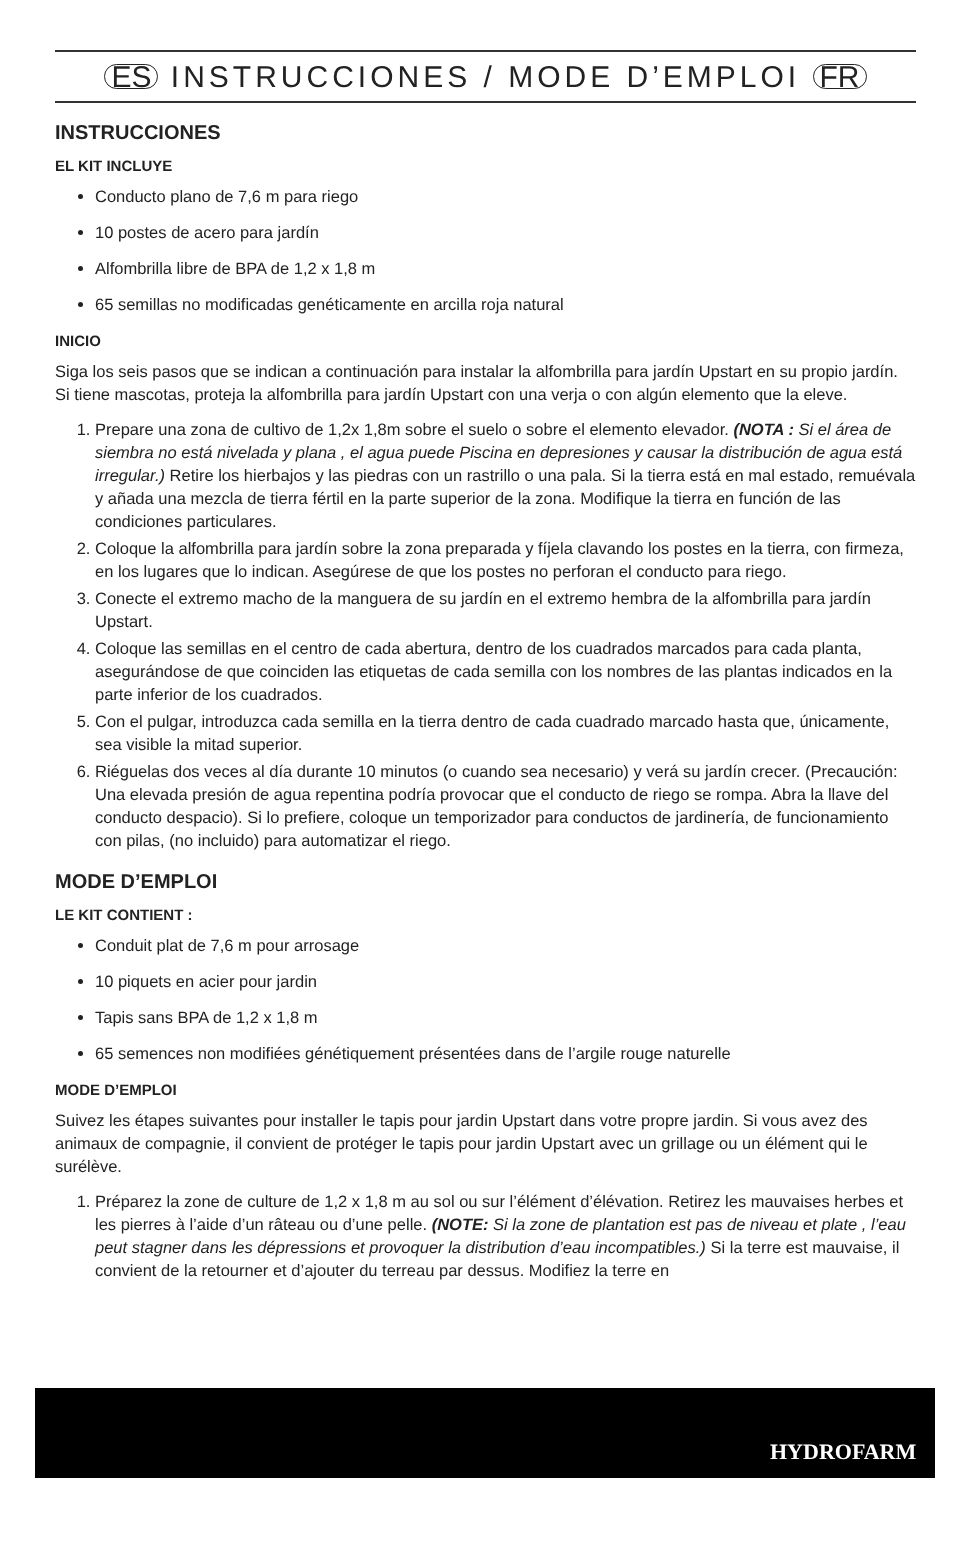ES INSTRUCCIONES / MODE D’EMPLOI FR
INSTRUCCIONES
EL KIT INCLUYE
Conducto plano de 7,6 m para riego
10 postes de acero para jardín
Alfombrilla libre de BPA de 1,2 x 1,8 m
65 semillas no modificadas genéticamente en arcilla roja natural
INICIO
Siga los seis pasos que se indican a continuación para instalar la alfombrilla para jardín Upstart en su propio jardín. Si tiene mascotas, proteja la alfombrilla para jardín Upstart con una verja o con algún elemento que la eleve.
1. Prepare una zona de cultivo de 1,2x 1,8m sobre el suelo o sobre el elemento elevador. (NOTA : Si el área de siembra no está nivelada y plana , el agua puede Piscina en depresiones y causar la distribución de agua está irregular.) Retire los hierbajos y las piedras con un rastrillo o una pala. Si la tierra está en mal estado, remuévala y añada una mezcla de tierra fértil en la parte superior de la zona. Modifique la tierra en función de las condiciones particulares.
2. Coloque la alfombrilla para jardín sobre la zona preparada y fíjela clavando los postes en la tierra, con firmeza, en los lugares que lo indican. Asegúrese de que los postes no perforan el conducto para riego.
3. Conecte el extremo macho de la manguera de su jardín en el extremo hembra de la alfombrilla para jardín Upstart.
4. Coloque las semillas en el centro de cada abertura, dentro de los cuadrados marcados para cada planta, asegurándose de que coinciden las etiquetas de cada semilla con los nombres de las plantas indicados en la parte inferior de los cuadrados.
5. Con el pulgar, introduzca cada semilla en la tierra dentro de cada cuadrado marcado hasta que, únicamente, sea visible la mitad superior.
6. Riéguelas dos veces al día durante 10 minutos (o cuando sea necesario) y verá su jardín crecer. (Precaución: Una elevada presión de agua repentina podría provocar que el conducto de riego se rompa. Abra la llave del conducto despacio). Si lo prefiere, coloque un temporizador para conductos de jardinería, de funcionamiento con pilas, (no incluido) para automatizar el riego.
MODE D’EMPLOI
LE KIT CONTIENT :
Conduit plat de 7,6 m pour arrosage
10 piquets en acier pour jardin
Tapis sans BPA de 1,2 x 1,8 m
65 semences non modifiées génétiquement présentées dans de l’argile rouge naturelle
MODE D’EMPLOI
Suivez les étapes suivantes pour installer le tapis pour jardin Upstart dans votre propre jardin. Si vous avez des animaux de compagnie, il convient de protéger le tapis pour jardin Upstart avec un grillage ou un élément qui le surélève.
1. Préparez la zone de culture de 1,2 x 1,8 m au sol ou sur l’élément d’élévation. Retirez les mauvaises herbes et les pierres à l’aide d’un râteau ou d’une pelle. (NOTE: Si la zone de plantation est pas de niveau et plate , l’eau peut stagner dans les dépressions et provoquer la distribution d’eau incompatibles.) Si la terre est mauvaise, il convient de la retourner et d’ajouter du terreau par dessus. Modifiez la terre en
HYDROFARM